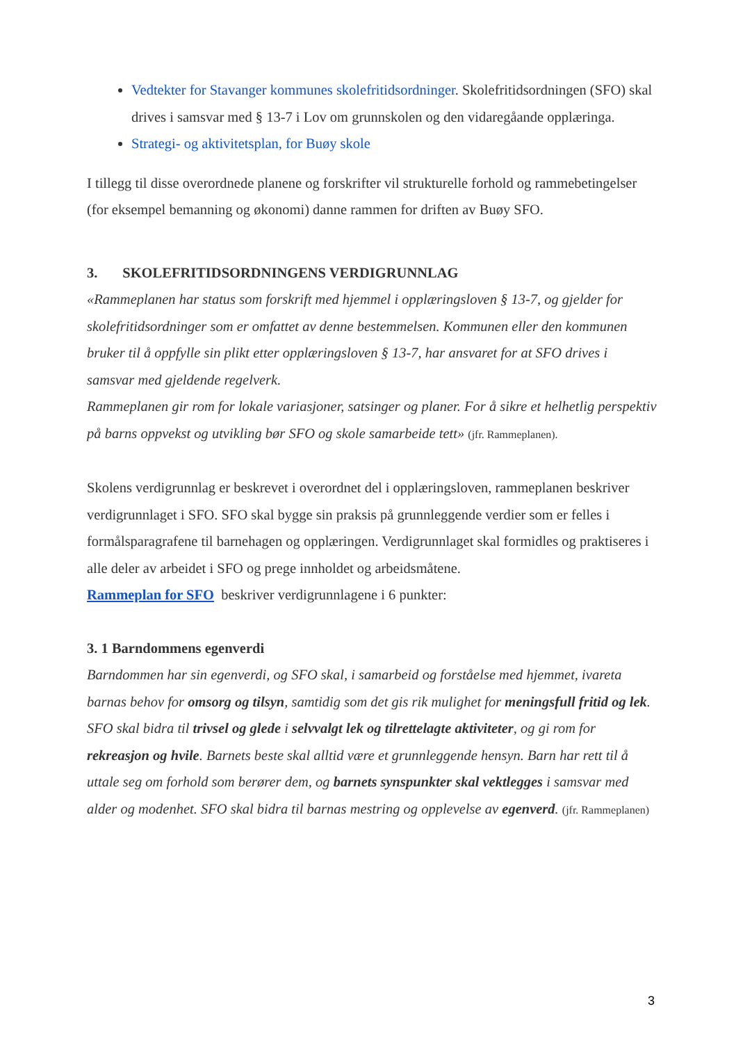Vedtekter for Stavanger kommunes skolefritidsordninger. Skolefritidsordningen (SFO) skal drives i samsvar med § 13-7 i Lov om grunnskolen og den vidaregåande opplæringa.
Strategi- og aktivitetsplan, for Buøy skole
I tillegg til disse overordnede planene og forskrifter vil strukturelle forhold og rammebetingelser (for eksempel bemanning og økonomi) danne rammen for driften av Buøy SFO.
3. SKOLEFRITIDSORDNINGENS VERDIGRUNNLAG
«Rammeplanen har status som forskrift med hjemmel i opplæringsloven § 13-7, og gjelder for skolefritidsordninger som er omfattet av denne bestemmelsen. Kommunen eller den kommunen bruker til å oppfylle sin plikt etter opplæringsloven § 13-7, har ansvaret for at SFO drives i samsvar med gjeldende regelverk.
Rammeplanen gir rom for lokale variasjoner, satsinger og planer. For å sikre et helhetlig perspektiv på barns oppvekst og utvikling bør SFO og skole samarbeide tett» (jfr. Rammeplanen).
Skolens verdigrunnlag er beskrevet i overordnet del i opplæringsloven, rammeplanen beskriver verdigrunnlaget i SFO. SFO skal bygge sin praksis på grunnleggende verdier som er felles i formålsparagrafene til barnehagen og opplæringen. Verdigrunnlaget skal formidles og praktiseres i alle deler av arbeidet i SFO og prege innholdet og arbeidsmåtene.
Rammeplan for SFO beskriver verdigrunnlagene i 6 punkter:
3. 1 Barndommens egenverdi
Barndommen har sin egenverdi, og SFO skal, i samarbeid og forståelse med hjemmet, ivareta barnas behov for omsorg og tilsyn, samtidig som det gis rik mulighet for meningsfull fritid og lek. SFO skal bidra til trivsel og glede i selvvalgt lek og tilrettelagte aktiviteter, og gi rom for rekreasjon og hvile. Barnets beste skal alltid være et grunnleggende hensyn. Barn har rett til å uttale seg om forhold som berører dem, og barnets synspunkter skal vektlegges i samsvar med alder og modenhet. SFO skal bidra til barnas mestring og opplevelse av egenverd. (jfr. Rammeplanen)
3